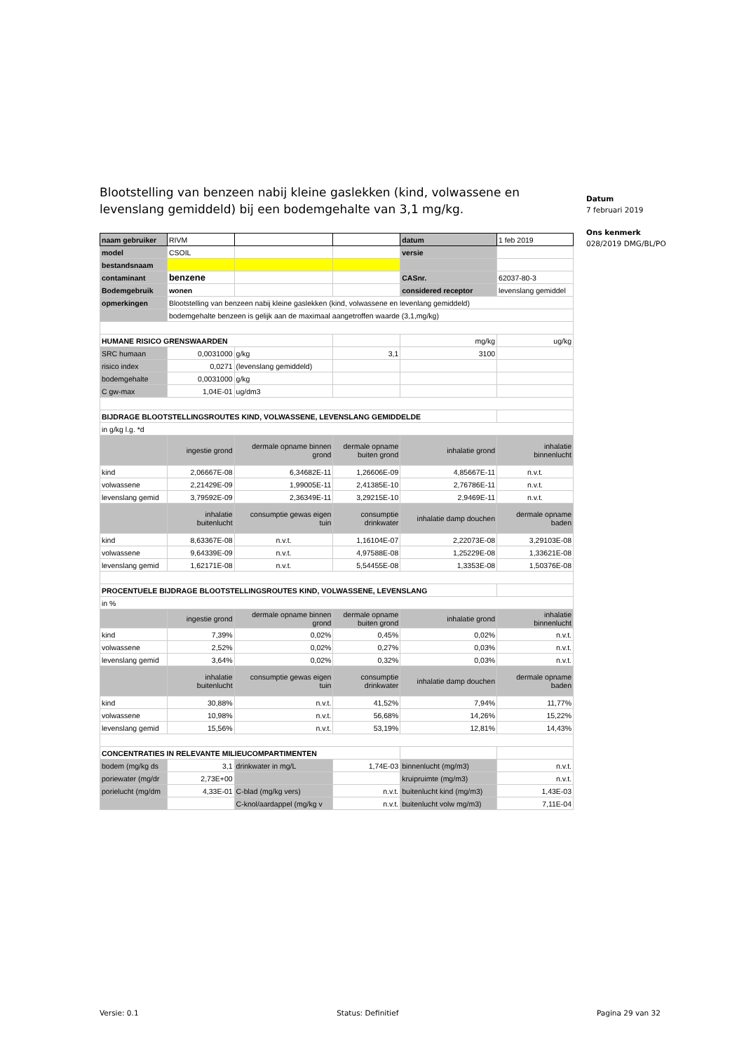Datum
7 februari 2019
Ons kenmerk
028/2019 DMG/BL/PO
Blootstelling van benzeen nabij kleine gaslekken (kind, volwassene en levenslang gemiddeld) bij een bodemgehalte van 3,1 mg/kg.
| naam gebruiker | RIVM | | | datum | 1 feb 2019 |
| model | CSOIL | | | versie | |
| bestandsnaam | | | | | |
| contaminant | benzene | | | CASnr. | 62037-80-3 |
| Bodemgebruik | wonen | | | considered receptor | levenslang gemiddel |
| opmerkingen | Blootstelling van benzeen nabij kleine gaslekken (kind, volwassene en levenlang gemiddeld) | | | | |
| | bodemgehalte benzeen is gelijk aan de maximaal aangetroffen waarde (3,1,mg/kg) | | | | |
| HUMANE RISICO GRENSWAARDEN | | | | mg/kg | ug/kg |
| SRC humaan | 0,0031000 | g/kg | 3,1 | 3100 | |
| risico index | 0,0271 | (levenslang gemiddeld) | | | |
| bodemgehalte | 0,0031000 | g/kg | | | |
| C gw-max | 1,04E-01 | ug/dm3 | | | |
| BIJDRAGE BLOOTSTELLINGSROUTES KIND, VOLWASSENE, LEVENSLANG GEMIDDELDE | | | | | |
| in g/kg l.g. *d | | | | | |
| | ingestie grond | dermale opname binnen grond | dermale opname buiten grond | inhalatie grond | inhalatie binnenlucht |
| kind | 2,06667E-08 | 6,34682E-11 | 1,26606E-09 | 4,85667E-11 | n.v.t. |
| volwassene | 2,21429E-09 | 1,99005E-11 | 2,41385E-10 | 2,76786E-11 | n.v.t. |
| levenslang gemid | 3,79592E-09 | 2,36349E-11 | 3,29215E-10 | 2,9469E-11 | n.v.t. |
| | inhalatie buitenlucht | consumptie gewas eigen tuin | consumptie drinkwater | inhalatie damp douchen | dermale opname baden |
| kind | 8,63367E-08 | n.v.t. | 1,16104E-07 | 2,22073E-08 | 3,29103E-08 |
| volwassene | 9,64339E-09 | n.v.t. | 4,97588E-08 | 1,25229E-08 | 1,33621E-08 |
| levenslang gemid | 1,62171E-08 | n.v.t. | 5,54455E-08 | 1,3353E-08 | 1,50376E-08 |
| PROCENTUELE BIJDRAGE BLOOTSTELLINGSROUTES KIND, VOLWASSENE, LEVENSLANG | | | | | |
| in % | | | | | |
| | ingestie grond | dermale opname binnen grond | dermale opname buiten grond | inhalatie grond | inhalatie binnenlucht |
| kind | 7,39% | 0,02% | 0,45% | 0,02% | n.v.t. |
| volwassene | 2,52% | 0,02% | 0,27% | 0,03% | n.v.t. |
| levenslang gemid | 3,64% | 0,02% | 0,32% | 0,03% | n.v.t. |
| | inhalatie buitenlucht | consumptie gewas eigen tuin | consumptie drinkwater | inhalatie damp douchen | dermale opname baden |
| kind | 30,88% | n.v.t. | 41,52% | 7,94% | 11,77% |
| volwassene | 10,98% | n.v.t. | 56,68% | 14,26% | 15,22% |
| levenslang gemid | 15,56% | n.v.t. | 53,19% | 12,81% | 14,43% |
| CONCENTRATIES IN RELEVANTE MILIEUCOMPARTIMENTEN | | | | | |
| bodem (mg/kg ds | 3,1 | drinkwater in mg/L | 1,74E-03 | binnenlucht (mg/m3) | n.v.t. |
| poriewater (mg/dr | 2,73E+00 | | | kruipruimte (mg/m3) | n.v.t. |
| porielucht (mg/dm | 4,33E-01 | C-blad (mg/kg vers) | n.v.t. | buitenlucht kind (mg/m3) | 1,43E-03 |
| | | C-knol/aardappel (mg/kg v | n.v.t. | buitenlucht volw mg/m3) | 7,11E-04 |
Versie: 0.1 Status: Definitief Pagina 29 van 32